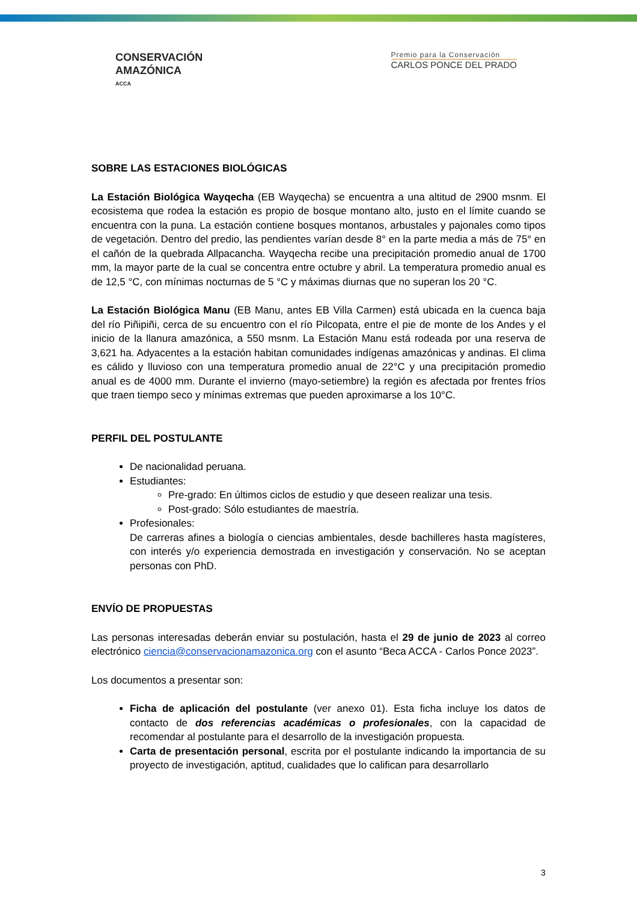CONSERVACIÓN
AMAZÓNICA
ACCA
Premio para la Conservación
CARLOS PONCE DEL PRADO
SOBRE LAS ESTACIONES BIOLÓGICAS
La Estación Biológica Wayqecha (EB Wayqecha) se encuentra a una altitud de 2900 msnm. El ecosistema que rodea la estación es propio de bosque montano alto, justo en el límite cuando se encuentra con la puna. La estación contiene bosques montanos, arbustales y pajonales como tipos de vegetación. Dentro del predio, las pendientes varían desde 8° en la parte media a más de 75° en el cañón de la quebrada Allpacancha. Wayqecha recibe una precipitación promedio anual de 1700 mm, la mayor parte de la cual se concentra entre octubre y abril. La temperatura promedio anual es de 12,5 °C, con mínimas nocturnas de 5 °C y máximas diurnas que no superan los 20 °C.
La Estación Biológica Manu (EB Manu, antes EB Villa Carmen) está ubicada en la cuenca baja del río Piñipiñi, cerca de su encuentro con el río Pilcopata, entre el pie de monte de los Andes y el inicio de la llanura amazónica, a 550 msnm. La Estación Manu está rodeada por una reserva de 3,621 ha. Adyacentes a la estación habitan comunidades indígenas amazónicas y andinas. El clima es cálido y lluvioso con una temperatura promedio anual de 22°C y una precipitación promedio anual es de 4000 mm. Durante el invierno (mayo-setiembre) la región es afectada por frentes fríos que traen tiempo seco y mínimas extremas que pueden aproximarse a los 10°C.
PERFIL DEL POSTULANTE
De nacionalidad peruana.
Estudiantes:
Pre-grado: En últimos ciclos de estudio y que deseen realizar una tesis.
Post-grado: Sólo estudiantes de maestría.
Profesionales:
De carreras afines a biología o ciencias ambientales, desde bachilleres hasta magísteres, con interés y/o experiencia demostrada en investigación y conservación. No se aceptan personas con PhD.
ENVÍO DE PROPUESTAS
Las personas interesadas deberán enviar su postulación, hasta el 29 de junio de 2023 al correo electrónico ciencia@conservacionamazonica.org con el asunto “Beca ACCA - Carlos Ponce 2023”.
Los documentos a presentar son:
Ficha de aplicación del postulante (ver anexo 01). Esta ficha incluye los datos de contacto de dos referencias académicas o profesionales, con la capacidad de recomendar al postulante para el desarrollo de la investigación propuesta.
Carta de presentación personal, escrita por el postulante indicando la importancia de su proyecto de investigación, aptitud, cualidades que lo califican para desarrollarlo
3